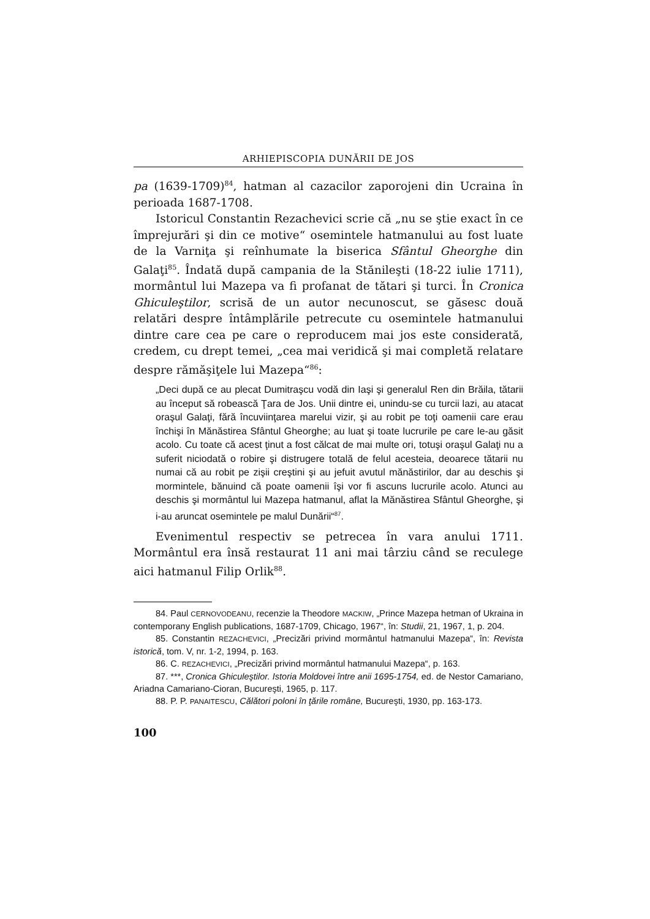ARHIEPISCOPIA DUNĂRII DE JOS
pa (1639-1709)<sup>84</sup>, hatman al cazacilor zaporojeni din Ucraina în perioada 1687-1708.
Istoricul Constantin Rezachevici scrie că „nu se ştie exact în ce împrejurări şi din ce motive“ osemintele hatmanului au fost luate de la Varniţa şi reînhumate la biserica Sfântul Gheorghe din Galaţi<sup>85</sup>. Îndată după campania de la Stănileşti (18-22 iulie 1711), mormântul lui Mazepa va fi profanat de tătari şi turci. În Cronica Ghiculeştilor, scrisă de un autor necunoscut, se găsesc două relatări despre întâmplările petrecute cu osemintele hatmanului dintre care cea pe care o reproducem mai jos este considerată, credem, cu drept temei, „cea mai veridică şi mai completă relatare despre rămăşiţele lui Mazepa“<sup>86</sup>:
„Deci după ce au plecat Dumitraşcu vodă din Iaşi şi generalul Ren din Brăila, tătarii au început să robească Ţara de Jos. Unii dintre ei, unindu-se cu turcii lazi, au atacat oraşul Galaţi, fără încuviinţarea marelui vizir, şi au robit pe toţi oamenii care erau închişi în Mănăstirea Sfântul Gheorghe; au luat şi toate lucrurile pe care le-au găsit acolo. Cu toate că acest ţinut a fost călcat de mai multe ori, totuşi oraşul Galaţi nu a suferit niciodată o robire şi distrugere totală de felul acesteia, deoarece tătarii nu numai că au robit pe zişii creştini şi au jefuit avutul mănăstirilor, dar au deschis şi mormintele, bănuind că poate oamenii îşi vor fi ascuns lucrurile acolo. Atunci au deschis şi mormântul lui Mazepa hatmanul, aflat la Mănăstirea Sfântul Gheorghe, şi i-au aruncat osemintele pe malul Dunării“<sup>87</sup>.
Evenimentul respectiv se petrecea în vara anului 1711. Mormântul era însă restaurat 11 ani mai târziu când se reculege aici hatmanul Filip Orlik<sup>88</sup>.
84. Paul CERNOVODEANU, recenzie la Theodore MACKIW, „Prince Mazepa hetman of Ukraina in contemporany English publications, 1687-1709, Chicago, 1967“, în: Studii, 21, 1967, 1, p. 204.
85. Constantin REZACHEVICI, „Precizări privind mormântul hatmanului Mazepa“, în: Revista istorică, tom. V, nr. 1-2, 1994, p. 163.
86. C. REZACHEVICI, „Precizări privind mormântul hatmanului Mazepa“, p. 163.
87. ***, Cronica Ghiculeştilor. Istoria Moldovei între anii 1695-1754, ed. de Nestor Camariano, Ariadna Camariano-Cioran, Bucureşti, 1965, p. 117.
88. P. P. PANAITESCU, Călători poloni în ţările române, Bucureşti, 1930, pp. 163-173.
100